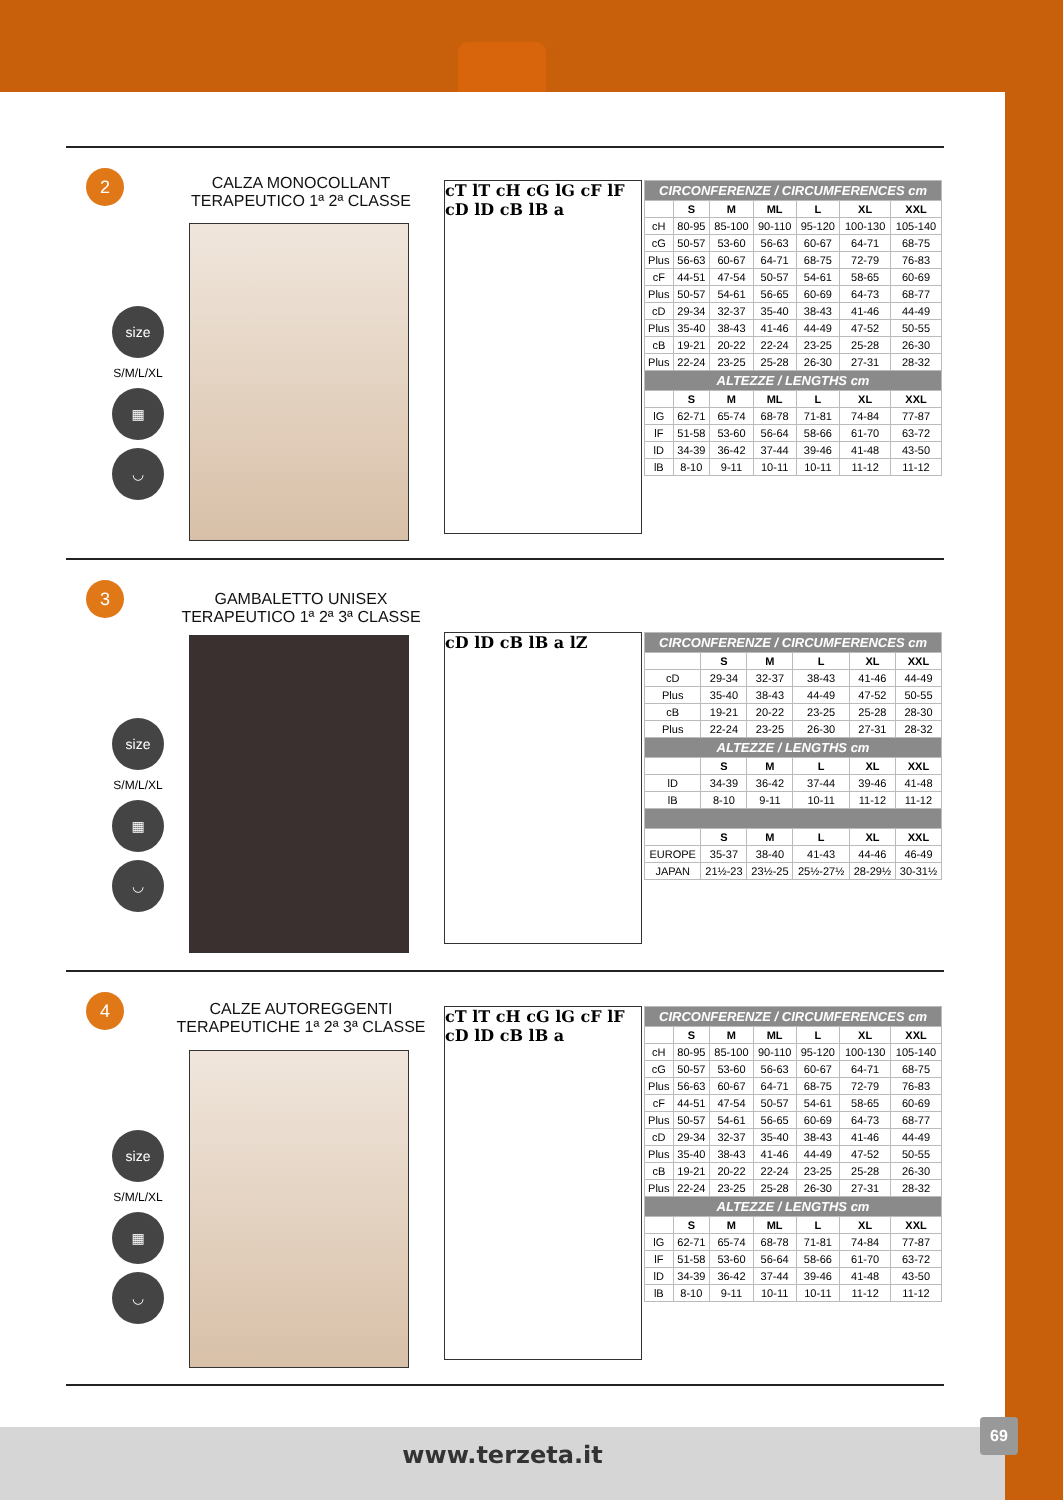2
CALZA MONOCOLLANT
TERAPEUTICO 1ª 2ª CLASSE
size
S/M/L/XL
▦
◡
cT lT cH cG lG cF lF cD lD cB lB a
| CIRCONFERENZE / CIRCUMFERENCES cm | | | | | | |
| --- | --- | --- | --- | --- | --- | --- |
| | S | M | ML | L | XL | XXL |
| cH | 80-95 | 85-100 | 90-110 | 95-120 | 100-130 | 105-140 |
| cG | 50-57 | 53-60 | 56-63 | 60-67 | 64-71 | 68-75 |
| Plus | 56-63 | 60-67 | 64-71 | 68-75 | 72-79 | 76-83 |
| cF | 44-51 | 47-54 | 50-57 | 54-61 | 58-65 | 60-69 |
| Plus | 50-57 | 54-61 | 56-65 | 60-69 | 64-73 | 68-77 |
| cD | 29-34 | 32-37 | 35-40 | 38-43 | 41-46 | 44-49 |
| Plus | 35-40 | 38-43 | 41-46 | 44-49 | 47-52 | 50-55 |
| cB | 19-21 | 20-22 | 22-24 | 23-25 | 25-28 | 26-30 |
| Plus | 22-24 | 23-25 | 25-28 | 26-30 | 27-31 | 28-32 |
| ALTEZZE / LENGTHS cm | | | | | | |
| | S | M | ML | L | XL | XXL |
| lG | 62-71 | 65-74 | 68-78 | 71-81 | 74-84 | 77-87 |
| lF | 51-58 | 53-60 | 56-64 | 58-66 | 61-70 | 63-72 |
| lD | 34-39 | 36-42 | 37-44 | 39-46 | 41-48 | 43-50 |
| lB | 8-10 | 9-11 | 10-11 | 10-11 | 11-12 | 11-12 |
3
GAMBALETTO UNISEX
TERAPEUTICO 1ª 2ª 3ª CLASSE
size
S/M/L/XL
▦
◡
cD lD cB lB a lZ
| CIRCONFERENZE / CIRCUMFERENCES cm | | | | | |
| --- | --- | --- | --- | --- | --- |
| | S | M | L | XL | XXL |
| cD | 29-34 | 32-37 | 38-43 | 41-46 | 44-49 |
| Plus | 35-40 | 38-43 | 44-49 | 47-52 | 50-55 |
| cB | 19-21 | 20-22 | 23-25 | 25-28 | 28-30 |
| Plus | 22-24 | 23-25 | 26-30 | 27-31 | 28-32 |
| ALTEZZE / LENGTHS cm | | | | | |
| | S | M | L | XL | XXL |
| lD | 34-39 | 36-42 | 37-44 | 39-46 | 41-48 |
| lB | 8-10 | 9-11 | 10-11 | 11-12 | 11-12 |
| | S | M | L | XL | XXL |
| EUROPE | 35-37 | 38-40 | 41-43 | 44-46 | 46-49 |
| JAPAN | 21½-23 | 23½-25 | 25½-27½ | 28-29½ | 30-31½ |
4
CALZE AUTOREGGENTI
TERAPEUTICHE 1ª 2ª 3ª CLASSE
size
S/M/L/XL
▦
◡
cT lT cH cG lG cF lF cD lD cB lB a
| CIRCONFERENZE / CIRCUMFERENCES cm | | | | | | |
| --- | --- | --- | --- | --- | --- | --- |
| | S | M | ML | L | XL | XXL |
| cH | 80-95 | 85-100 | 90-110 | 95-120 | 100-130 | 105-140 |
| cG | 50-57 | 53-60 | 56-63 | 60-67 | 64-71 | 68-75 |
| Plus | 56-63 | 60-67 | 64-71 | 68-75 | 72-79 | 76-83 |
| cF | 44-51 | 47-54 | 50-57 | 54-61 | 58-65 | 60-69 |
| Plus | 50-57 | 54-61 | 56-65 | 60-69 | 64-73 | 68-77 |
| cD | 29-34 | 32-37 | 35-40 | 38-43 | 41-46 | 44-49 |
| Plus | 35-40 | 38-43 | 41-46 | 44-49 | 47-52 | 50-55 |
| cB | 19-21 | 20-22 | 22-24 | 23-25 | 25-28 | 26-30 |
| Plus | 22-24 | 23-25 | 25-28 | 26-30 | 27-31 | 28-32 |
| ALTEZZE / LENGTHS cm | | | | | | |
| | S | M | ML | L | XL | XXL |
| lG | 62-71 | 65-74 | 68-78 | 71-81 | 74-84 | 77-87 |
| lF | 51-58 | 53-60 | 56-64 | 58-66 | 61-70 | 63-72 |
| lD | 34-39 | 36-42 | 37-44 | 39-46 | 41-48 | 43-50 |
| lB | 8-10 | 9-11 | 10-11 | 10-11 | 11-12 | 11-12 |
www.terzeta.it
69